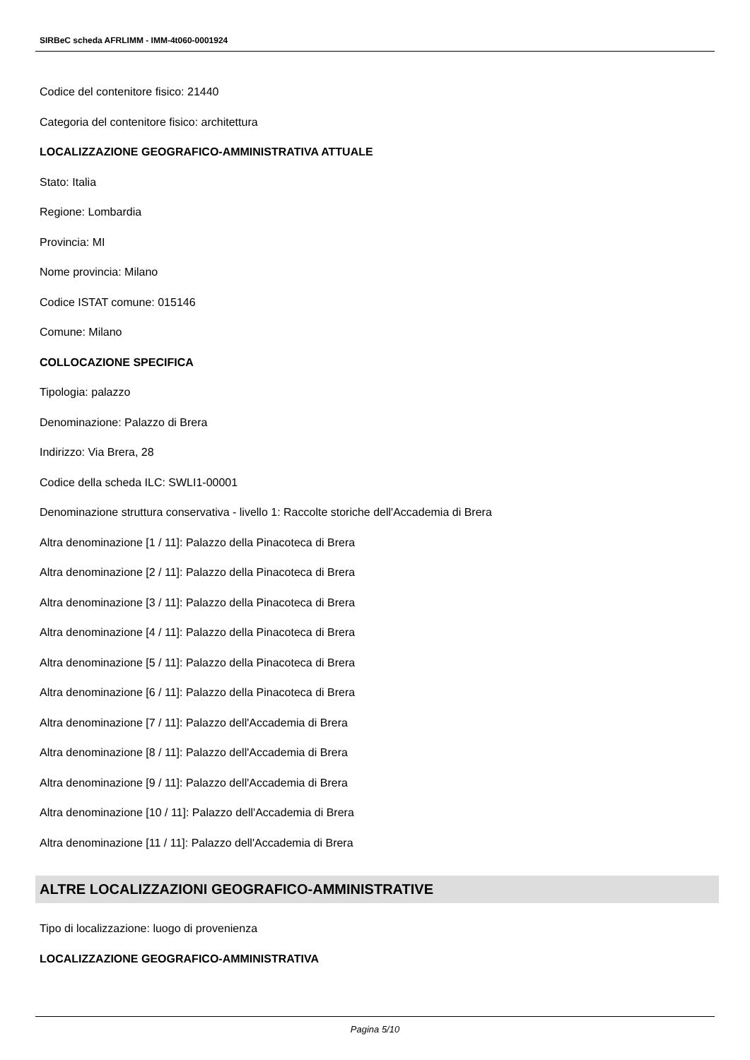SIRBeC scheda AFRLIMM - IMM-4t060-0001924
Codice del contenitore fisico: 21440
Categoria del contenitore fisico: architettura
LOCALIZZAZIONE GEOGRAFICO-AMMINISTRATIVA ATTUALE
Stato: Italia
Regione: Lombardia
Provincia: MI
Nome provincia: Milano
Codice ISTAT comune: 015146
Comune: Milano
COLLOCAZIONE SPECIFICA
Tipologia: palazzo
Denominazione: Palazzo di Brera
Indirizzo: Via Brera, 28
Codice della scheda ILC: SWLI1-00001
Denominazione struttura conservativa - livello 1: Raccolte storiche dell'Accademia di Brera
Altra denominazione [1 / 11]: Palazzo della Pinacoteca di Brera
Altra denominazione [2 / 11]: Palazzo della Pinacoteca di Brera
Altra denominazione [3 / 11]: Palazzo della Pinacoteca di Brera
Altra denominazione [4 / 11]: Palazzo della Pinacoteca di Brera
Altra denominazione [5 / 11]: Palazzo della Pinacoteca di Brera
Altra denominazione [6 / 11]: Palazzo della Pinacoteca di Brera
Altra denominazione [7 / 11]: Palazzo dell'Accademia di Brera
Altra denominazione [8 / 11]: Palazzo dell'Accademia di Brera
Altra denominazione [9 / 11]: Palazzo dell'Accademia di Brera
Altra denominazione [10 / 11]: Palazzo dell'Accademia di Brera
Altra denominazione [11 / 11]: Palazzo dell'Accademia di Brera
ALTRE LOCALIZZAZIONI GEOGRAFICO-AMMINISTRATIVE
Tipo di localizzazione: luogo di provenienza
LOCALIZZAZIONE GEOGRAFICO-AMMINISTRATIVA
Pagina 5/10